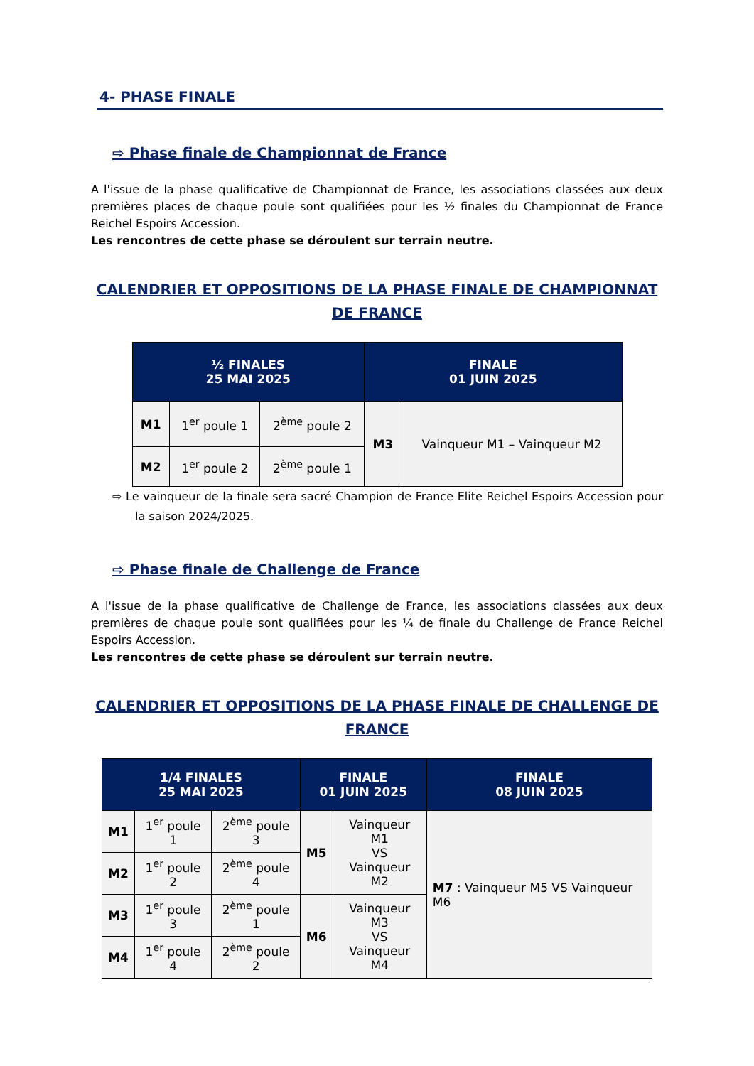4- PHASE FINALE
⇨ Phase finale de Championnat de France
A l'issue de la phase qualificative de Championnat de France, les associations classées aux deux premières places de chaque poule sont qualifiées pour les ½ finales du Championnat de France Reichel Espoirs Accession.
Les rencontres de cette phase se déroulent sur terrain neutre.
CALENDRIER ET OPPOSITIONS DE LA PHASE FINALE DE CHAMPIONNAT DE FRANCE
| ½ FINALES 25 MAI 2025 | | | FINALE 01 JUIN 2025 | |
| --- | --- | --- | --- | --- |
| M1 | 1<sup>er</sup> poule 1 | 2<sup>ème</sup> poule 2 | M3 | Vainqueur M1 – Vainqueur M2 |
| M2 | 1<sup>er</sup> poule 2 | 2<sup>ème</sup> poule 1 | | |
⇨ Le vainqueur de la finale sera sacré Champion de France Elite Reichel Espoirs Accession pour la saison 2024/2025.
⇨ Phase finale de Challenge de France
A l'issue de la phase qualificative de Challenge de France, les associations classées aux deux premières de chaque poule sont qualifiées pour les ¼ de finale du Challenge de France Reichel Espoirs Accession.
Les rencontres de cette phase se déroulent sur terrain neutre.
CALENDRIER ET OPPOSITIONS DE LA PHASE FINALE DE CHALLENGE DE FRANCE
| 1/4 FINALES 25 MAI 2025 | | | FINALE 01 JUIN 2025 | | FINALE 08 JUIN 2025 |
| --- | --- | --- | --- | --- | --- |
| M1 | 1<sup>er</sup> poule 1 | 2<sup>ème</sup> poule 3 | M5 | Vainqueur M1 VS Vainqueur M2 | M7 : Vainqueur M5 VS Vainqueur M6 |
| M2 | 1<sup>er</sup> poule 2 | 2<sup>ème</sup> poule 4 | | | |
| M3 | 1<sup>er</sup> poule 3 | 2<sup>ème</sup> poule 1 | M6 | Vainqueur M3 VS Vainqueur M4 | |
| M4 | 1<sup>er</sup> poule 4 | 2<sup>ème</sup> poule 2 | | | |